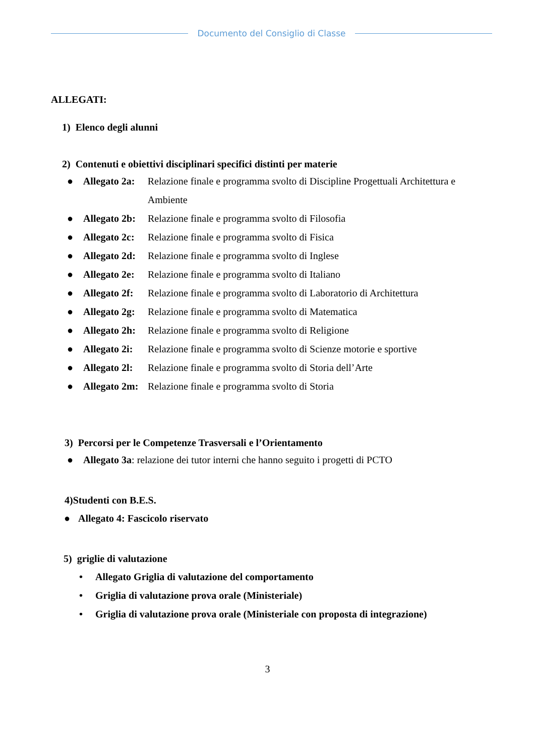Documento del Consiglio di Classe
ALLEGATI:
1) Elenco degli alunni
2) Contenuti e obiettivi disciplinari specifici distinti per materie
● Allegato 2a: Relazione finale e programma svolto di Discipline Progettuali Architettura e Ambiente
● Allegato 2b: Relazione finale e programma svolto di Filosofia
● Allegato 2c: Relazione finale e programma svolto di Fisica
● Allegato 2d: Relazione finale e programma svolto di Inglese
● Allegato 2e: Relazione finale e programma svolto di Italiano
● Allegato 2f: Relazione finale e programma svolto di Laboratorio di Architettura
● Allegato 2g: Relazione finale e programma svolto di Matematica
● Allegato 2h: Relazione finale e programma svolto di Religione
● Allegato 2i: Relazione finale e programma svolto di Scienze motorie e sportive
● Allegato 2l: Relazione finale e programma svolto di Storia dell’Arte
● Allegato 2m: Relazione finale e programma svolto di Storia
3) Percorsi per le Competenze Trasversali e l’Orientamento
● Allegato 3a: relazione dei tutor interni che hanno seguito i progetti di PCTO
4)Studenti con B.E.S.
● Allegato 4: Fascicolo riservato
5) griglie di valutazione
• Allegato Griglia di valutazione del comportamento
• Griglia di valutazione prova orale (Ministeriale)
• Griglia di valutazione prova orale (Ministeriale con proposta di integrazione)
3